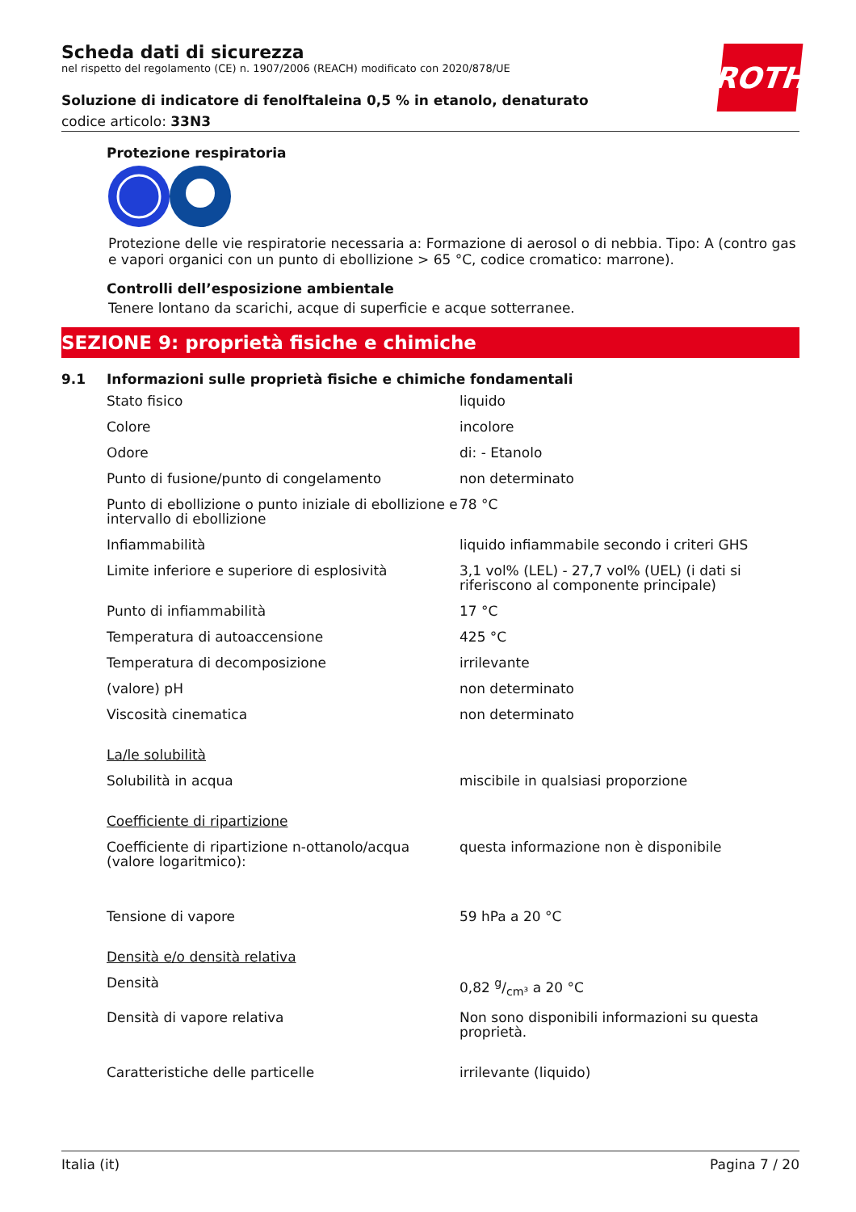ROTH
Scheda dati di sicurezza
nel rispetto del regolamento (CE) n. 1907/2006 (REACH) modificato con 2020/878/UE
Soluzione di indicatore di fenolftaleina 0,5 % in etanolo, denaturato
codice articolo: 33N3
Protezione respiratoria
Protezione delle vie respiratorie necessaria a: Formazione di aerosol o di nebbia. Tipo: A (contro gas e vapori organici con un punto di ebollizione > 65 °C, codice cromatico: marrone).
Controlli dell’esposizione ambientale
Tenere lontano da scarichi, acque di superficie e acque sotterranee.
SEZIONE 9: proprietà fisiche e chimiche
9.1 Informazioni sulle proprietà fisiche e chimiche fondamentali
| Stato fisico | liquido |
| Colore | incolore |
| Odore | di: - Etanolo |
| Punto di fusione/punto di congelamento | non determinato |
| Punto di ebollizione o punto iniziale di ebollizione e intervallo di ebollizione | 78 °C |
| Infiammabilità | liquido infiammabile secondo i criteri GHS |
| Limite inferiore e superiore di esplosività | 3,1 vol% (LEL) - 27,7 vol% (UEL) (i dati si riferiscono al componente principale) |
| Punto di infiammabilità | 17 °C |
| Temperatura di autoaccensione | 425 °C |
| Temperatura di decomposizione | irrilevante |
| (valore) pH | non determinato |
| Viscosità cinematica | non determinato |
| La/le solubilità | |
| Solubilità in acqua | miscibile in qualsiasi proporzione |
| Coefficiente di ripartizione | |
| Coefficiente di ripartizione n-ottanolo/acqua (valore logaritmico): | questa informazione non è disponibile |
| Tensione di vapore | 59 hPa a 20 °C |
| Densità e/o densità relativa | |
| Densità | 0,82 g/cm³ a 20 °C |
| Densità di vapore relativa | Non sono disponibili informazioni su questa proprietà. |
| Caratteristiche delle particelle | irrilevante (liquido) |
Italia (it) Pagina 7 / 20